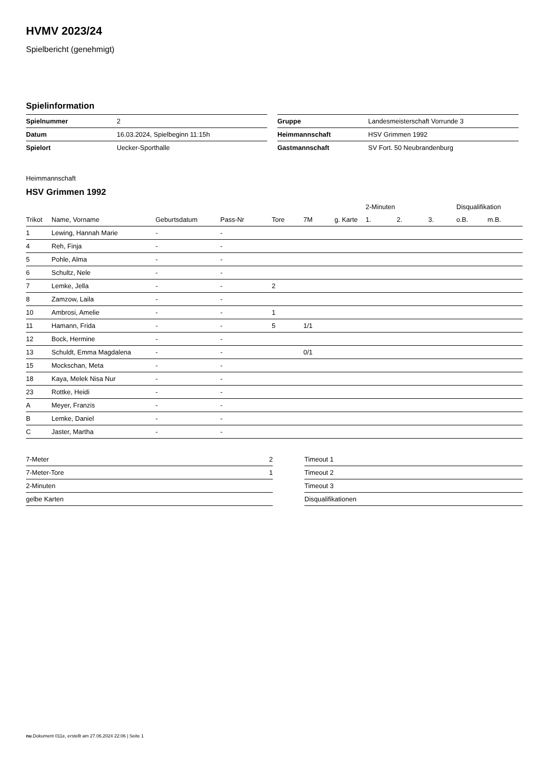HVMV 2023/24
Spielbericht (genehmigt)
Spielinformation
| Spielnummer | 2 |
| Datum | 16.03.2024, Spielbeginn 11:15h |
| Spielort | Uecker-Sporthalle |
| Gruppe | Landesmeisterschaft Vorrunde 3 |
| Heimmannschaft | HSV Grimmen 1992 |
| Gastmannschaft | SV Fort. 50 Neubrandenburg |
Heimmannschaft
HSV Grimmen 1992
| | | | | | | | 2-Minuten | | | Disqualifikation | |
| --- | --- | --- | --- | --- | --- | --- | --- | --- | --- | --- | --- |
| Trikot | Name, Vorname | Geburtsdatum | Pass-Nr | Tore | 7M | g. Karte | 1. | 2. | 3. | o.B. | m.B. |
| 1 | Lewing, Hannah Marie | - | - | | | | | | | | |
| 4 | Reh, Finja | - | - | | | | | | | | |
| 5 | Pohle, Alma | - | - | | | | | | | | |
| 6 | Schultz, Nele | - | - | | | | | | | | |
| 7 | Lemke, Jella | - | - | 2 | | | | | | | |
| 8 | Zamzow, Laila | - | - | | | | | | | | |
| 10 | Ambrosi, Amelie | - | - | 1 | | | | | | | |
| 11 | Hamann, Frida | - | - | 5 | 1/1 | | | | | | |
| 12 | Bock, Hermine | - | - | | | | | | | | |
| 13 | Schuldt, Emma Magdalena | - | - | | 0/1 | | | | | | |
| 15 | Mockschan, Meta | - | - | | | | | | | | |
| 18 | Kaya, Melek Nisa Nur | - | - | | | | | | | | |
| 23 | Rottke, Heidi | - | - | | | | | | | | |
| A | Meyer, Franzis | - | - | | | | | | | | |
| B | Lemke, Daniel | - | - | | | | | | | | |
| C | Jaster, Martha | - | - | | | | | | | | |
| 7-Meter | 2 |
| 7-Meter-Tore | 1 |
| 2-Minuten | |
| gelbe Karten | |
| Timeout 1 |
| Timeout 2 |
| Timeout 3 |
| Disqualifikationen |
nu.Dokument 011e, erstellt am 27.06.2024 22:06 | Seite 1